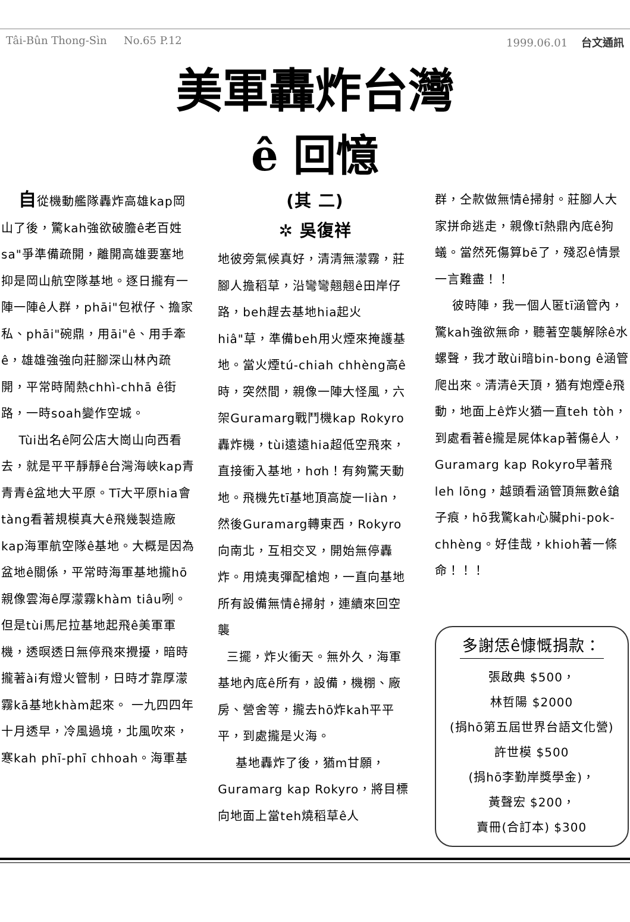Tâi-Bûn Thong-Sìn No.65 P.12 1999.06.01 台文通訊
美軍轟炸台灣
ê 回憶
自從機動艦隊轟炸高雄kap岡山了後，驚kah強欲破膽ê老百姓sa"爭準備疏開，離開高雄要塞地抑是岡山航空隊基地。逐日攏有一陣一陣ê人群，phāi"包袱仔、擔家私、phāi"碗鼎，用āi"ê、用手牽ê，雄雄強強向莊腳深山林內疏開，平常時鬧熱chhì-chhā ê街路，一時soah變作空城。
Tùi出名ê阿公店大崗山向西看去，就是平平靜靜ê台灣海峽kap青青青ê盆地大平原。Tī大平原hia會tàng看著規模真大ê飛幾製造廠kap海軍航空隊ê基地。大概是因為盆地ê關係，平常時海軍基地攏hō親像雲海ê厚濛霧khàm tiâu咧。但是tùi馬尼拉基地起飛ê美軍軍機，透暝透日無停飛來攪擾，暗時攏著ài有燈火管制，日時才靠厚濛霧kā基地khàm起來。 一九四四年十月透早，冷風過境，北風吹來，寒kah phī-phī chhoah。海軍基
(其 二)
✲ 吳復祥
地彼旁氣候真好，清清無濛霧，莊腳人擔稻草，沿彎彎翹翹ê田岸仔路，beh趕去基地hia起火hiâ"草，準備beh用火煙來掩護基地。當火煙tú-chiah chhèng高ê時，突然間，親像一陣大怪風，六架Guramarg戰鬥機kap Rokyro轟炸機，tùi遠遠hia超低空飛來，直接衝入基地，hơh！有夠驚天動地。飛機先tī基地頂高旋一liàn，然後Guramarg轉東西，Rokyro向南北，互相交叉，開始無停轟炸。用燒夷彈配槍炮，一直向基地所有設備無情ê掃射，連續來回空襲
三擺，炸火衝天。無外久，海軍基地內底ê所有，設備，機棚、廠房、營舍等，攏去hō炸kah平平平，到處攏是火海。
基地轟炸了後，猶m甘願，Guramarg kap Rokyro，將目標向地面上當teh燒稻草ê人
群，仝款做無情ê掃射。莊腳人大家拼命逃走，親像tī熱鼎內底ê狗蟻。當然死傷算bē了，殘忍ê情景一言難盡！！
彼時陣，我一個人匿tī涵管內，驚kah強欲無命，聽著空襲解除ê水螺聲，我才敢ùi暗bin-bong ê涵管爬出來。清清ê天頂，猶有炮煙ê飛動，地面上ê炸火猶一直teh tòh，到處看著ê攏是屍体kap著傷ê人，Guramarg kap Rokyro早著飛leh lōng，越頭看涵管頂無數ê鎗子痕，hō我驚kah心臟phi-pok-chhèng。好佳哉，khioh著一條命！！！
多謝恁ê慷慨捐款：
張啟典 $500，
林哲陽 $2000
(捐hō第五屆世界台語文化營)
許世模 $500
(捐hō李勤岸獎學金)，
黃聲宏 $200，
賣冊(合訂本) $300